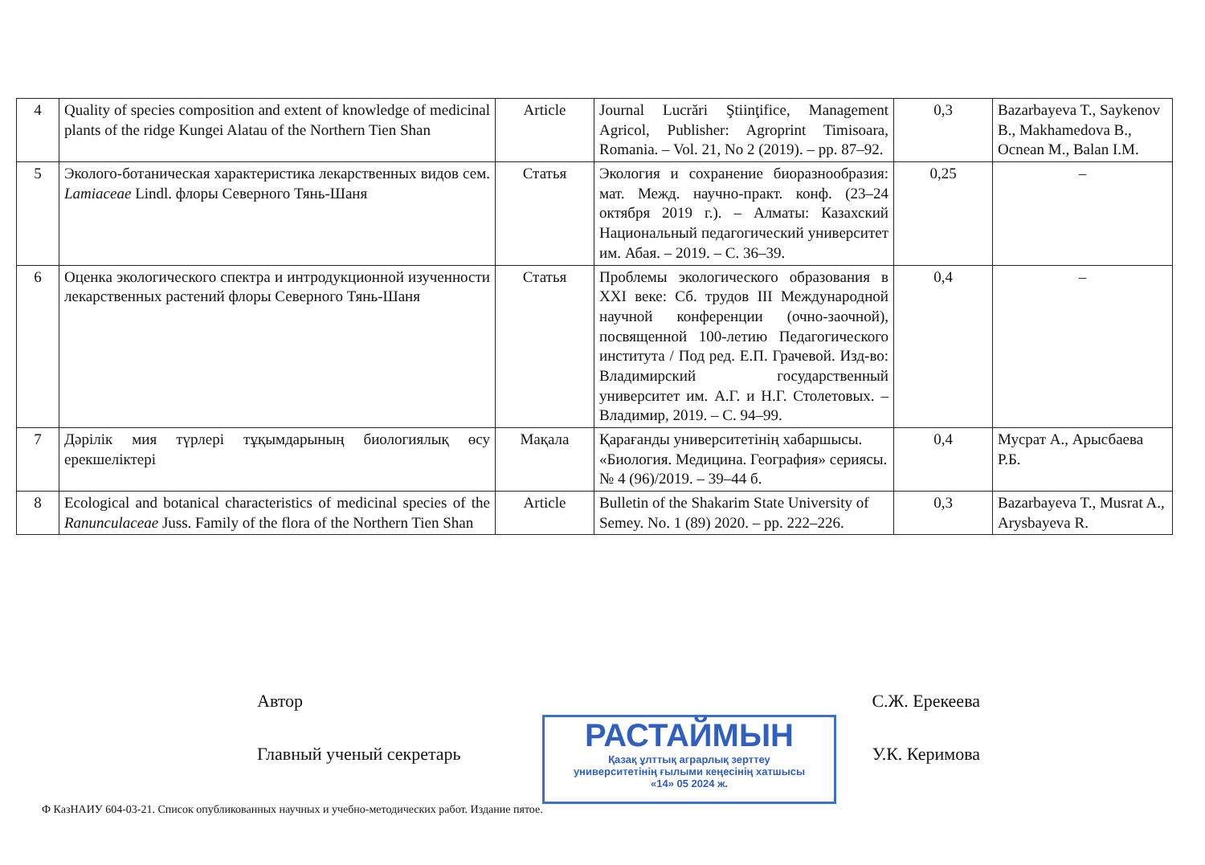| 4 | Quality of species composition and extent of knowledge of medicinal plants of the ridge Kungei Alatau of the Northern Tien Shan | Article | Journal Lucrări Ştiinţifice, Management Agricol, Publisher: Agroprint Timisoara, Romania. – Vol. 21, No 2 (2019). – pp. 87–92. | 0,3 | Bazarbayeva T., Saykenov B., Makhamedova B., Ocnean M., Balan I.M. |
| 5 | Эколого-ботаническая характеристика лекарственных видов сем. Lamiaceae Lindl. флоры Северного Тянь-Шаня | Статья | Экология и сохранение биоразнообразия: мат. Межд. научно-практ. конф. (23–24 октября 2019 г.). – Алматы: Казахский Национальный педагогический университет им. Абая. – 2019. – С. 36–39. | 0,25 | – |
| 6 | Оценка экологического спектра и интродукционной изученности лекарственных растений флоры Северного Тянь-Шаня | Статья | Проблемы экологического образования в XXI веке: Сб. трудов III Международной научной конференции (очно-заочной), посвященной 100-летию Педагогического института / Под ред. Е.П. Грачевой. Изд-во: Владимирский государственный университет им. А.Г. и Н.Г. Столетовых. – Владимир, 2019. – С. 94–99. | 0,4 | – |
| 7 | Дәрілік мия түрлері тұқымдарының биологиялық өсу ерекшеліктері | Мақала | Қарағанды университетінің хабаршысы. «Биология. Медицина. География» сериясы. № 4 (96)/2019. – 39–44 б. | 0,4 | Мусрат А., Арысбаева Р.Б. |
| 8 | Ecological and botanical characteristics of medicinal species of the Ranunculaceae Juss. Family of the flora of the Northern Tien Shan | Article | Bulletin of the Shakarim State University of Semey. No. 1 (89) 2020. – pp. 222–226. | 0,3 | Bazarbayeva T., Musrat A., Arysbayeva R. |
Автор С.Ж. Ерекеева
Главный ученый секретарь У.К. Керимова
РАСТАЙМЫН
Қазақ ұлттық аграрлық зерттеу
университетінің ғылыми кеңесінің хатшысы
«14» 05 2024 ж.
Ф КазНАИУ 604-03-21. Список опубликованных научных и учебно-методических работ. Издание пятое.